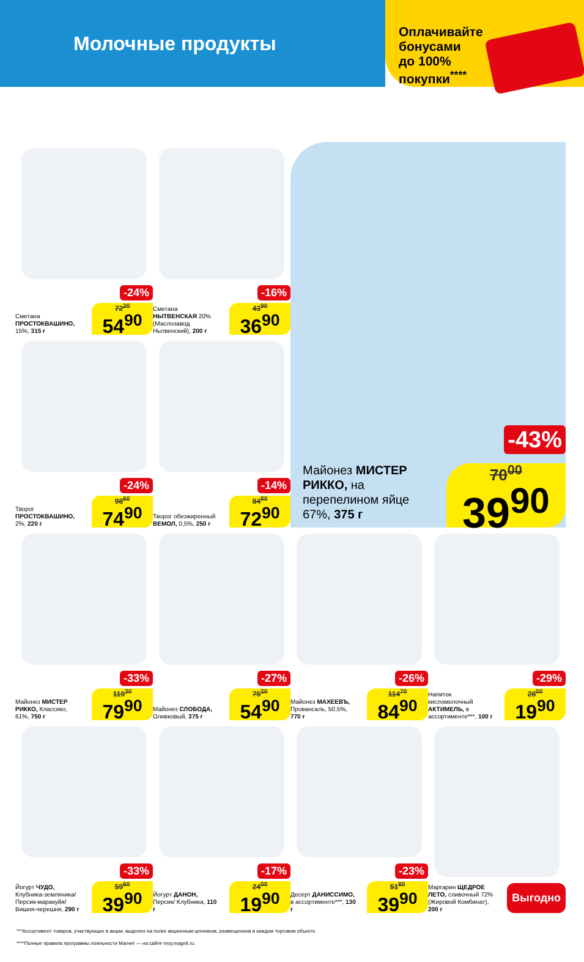Молочные продукты
Оплачивайте
бонусами
до 100%
покупки<sup>****</sup>
-24%
Сметана ПРОСТОКВАШИНО, 15%, 315 г
72<sup>20</sup>
54<sup>90</sup>
-16%
Сметана НЫТВЕНСКАЯ 20% (Маслозавод Нытвенский), 200 г
43<sup>90</sup>
36<sup>90</sup>
-43%
Майонез МИСТЕР РИККО, на перепелином яйце 67%, 375 г
70<sup>00</sup>
39<sup>90</sup>
-24%
Творог ПРОСТОКВАШИНО, 2%, 220 г
98<sup>60</sup>
74<sup>90</sup>
-14%
Творог обезжиренный ВЕМОЛ, 0,5%, 250 г
84<sup>80</sup>
72<sup>90</sup>
-33%
Майонез МИСТЕР РИККО, Классико, 61%, 750 г
119<sup>30</sup>
79<sup>90</sup>
-27%
Майонез СЛОБОДА, Оливковый, 375 г
75<sup>20</sup>
54<sup>90</sup>
-26%
Майонез МАХЕЕВЪ, Провансаль, 50,5%, 770 г
114<sup>70</sup>
84<sup>90</sup>
-29%
Напиток кисломолочный АКТИМЕЛЬ, в ассортименте***, 100 г
28<sup>00</sup>
19<sup>90</sup>
-33%
Йогурт ЧУДО, Клубника-земляника/ Персик-маракуйя/ Вишня-черешня, 290 г
59<sup>60</sup>
39<sup>90</sup>
-17%
Йогурт ДАНОН, Персик/ Клубника, 110 г
24<sup>00</sup>
19<sup>90</sup>
-23%
Десерт ДАНИССИМО, в ассортименте***, 130 г
51<sup>80</sup>
39<sup>90</sup>
Маргарин ЩЕДРОЕ ЛЕТО, сливочный 72% (Жировой Комбинат), 200 г
Выгодно
***Ассортимент товаров, участвующих в акции, выделен на полке акционным ценником, размещенном в каждом торговом объекте.
****Полные правила программы лояльности Магнит — на сайте moy.magnit.ru.